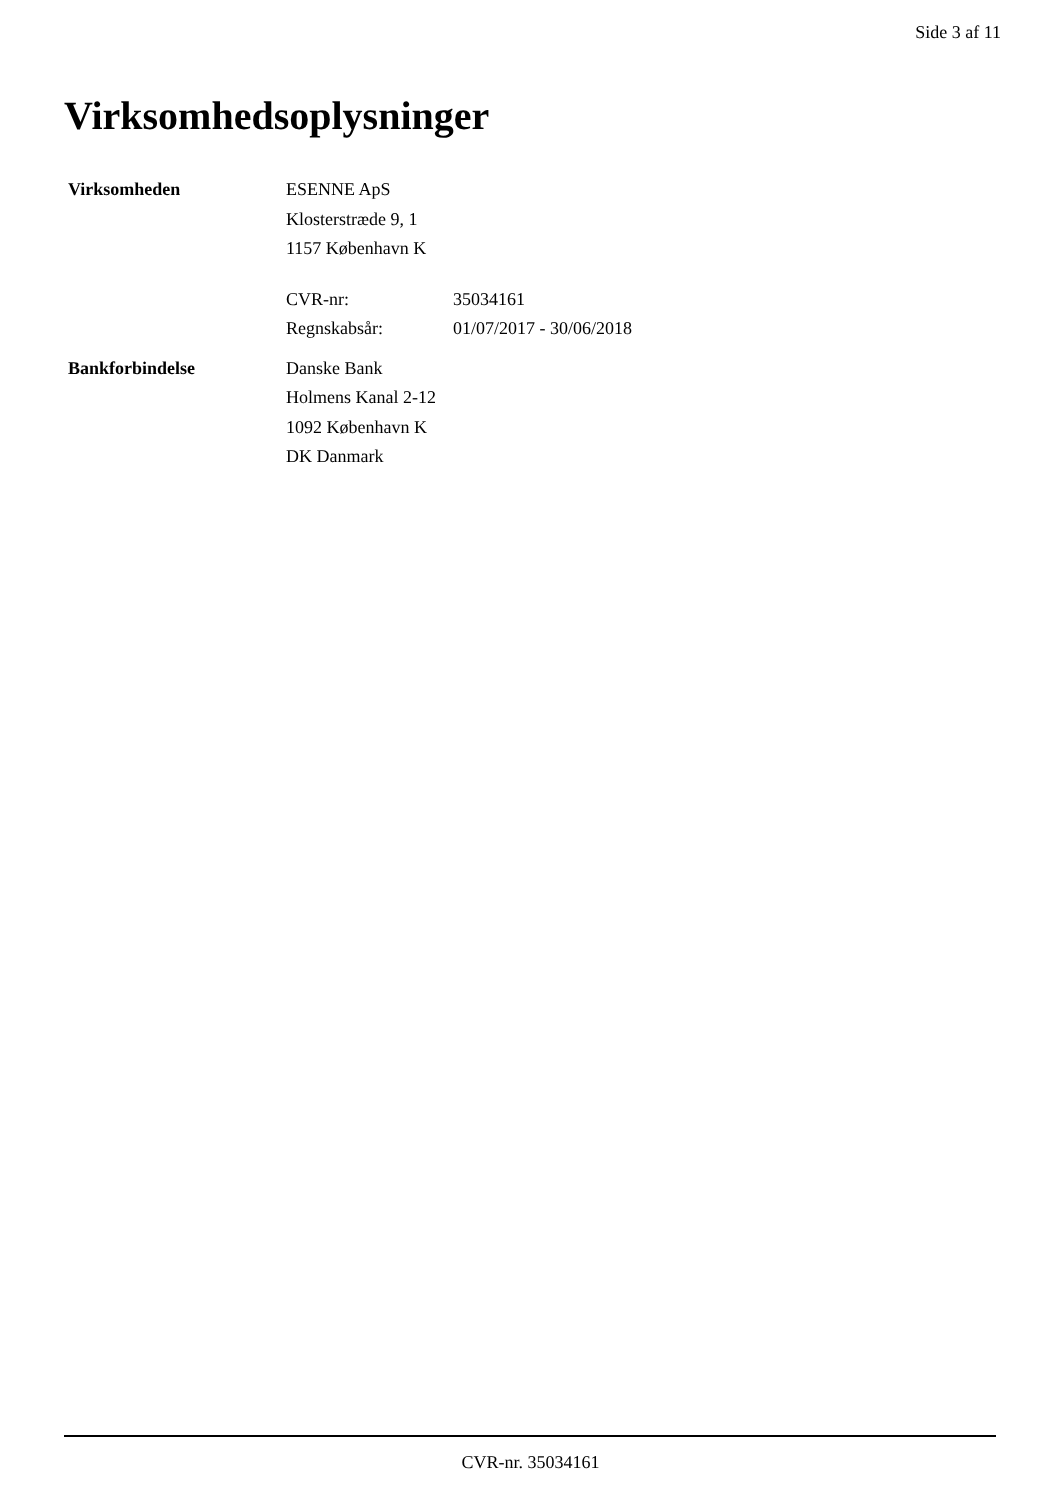Side 3 af 11
Virksomhedsoplysninger
Virksomheden ESENNE ApS
Klosterstræde 9, 1
1157 København K
CVR-nr: 35034161
Regnskabsår: 01/07/2017 - 30/06/2018
Bankforbindelse Danske Bank
Holmens Kanal 2-12
1092 København K
DK Danmark
CVR-nr. 35034161